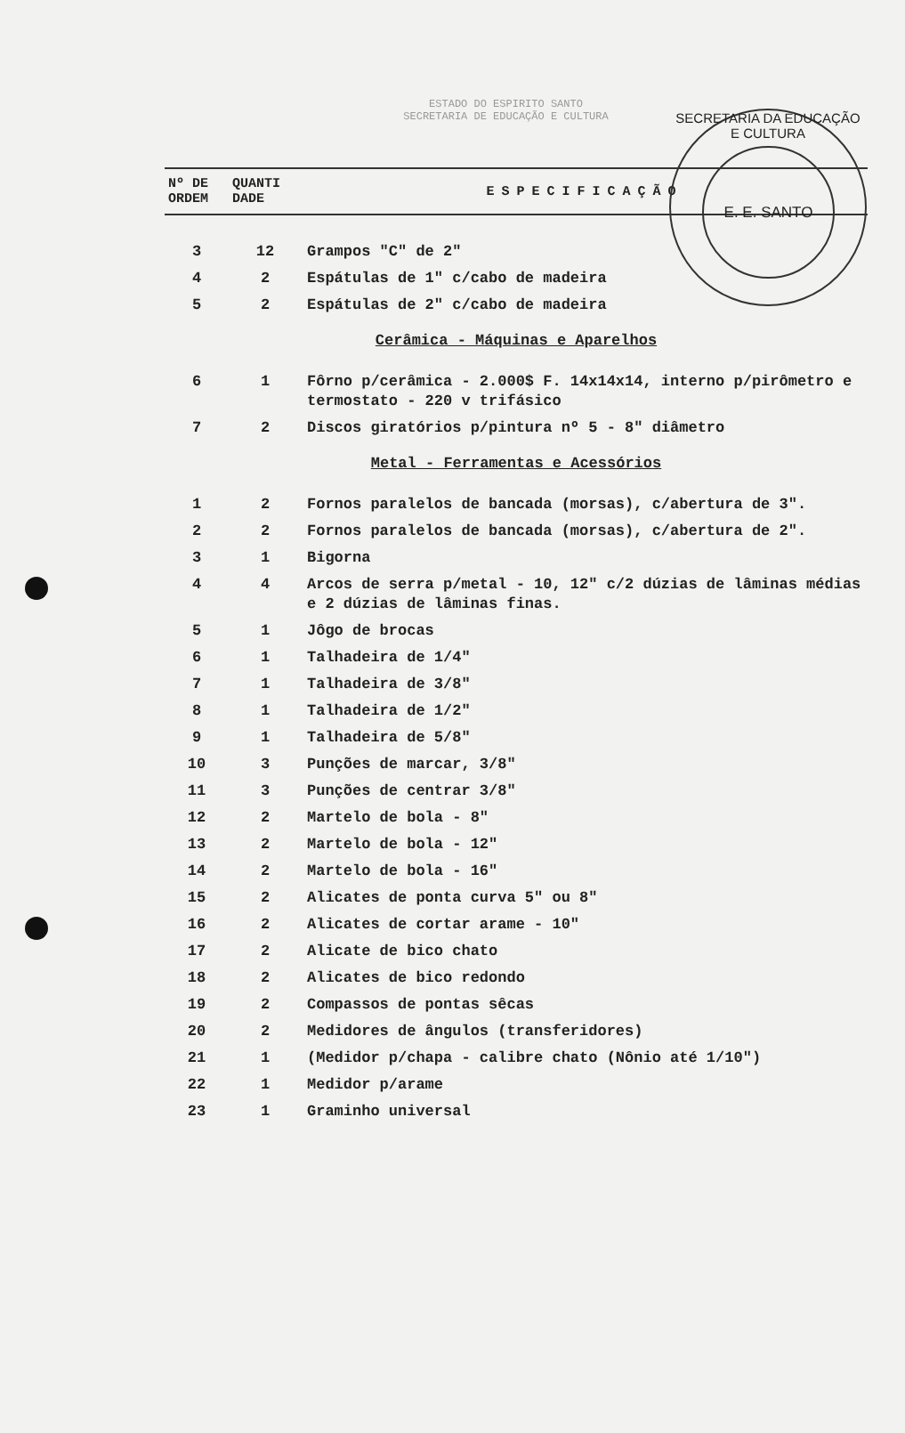SECRETARIA DA EDUCAÇÃO E CULTURA
E. E. SANTO
ESTADO DO ESPIRITO SANTO
SECRETARIA DE EDUCAÇÃO E CULTURA
| Nº DE ORDEM | QUANTI DADE | ESPECIFICAÇÃO |
| --- | --- | --- |
| 3 | 12 | Grampos "C" de 2" |
| 4 | 2 | Espátulas de 1" c/cabo de madeira |
| 5 | 2 | Espátulas de 2" c/cabo de madeira |
| Cerâmica - Máquinas e Aparelhos | | |
| 6 | 1 | Fôrno p/cerâmica - 2.000$ F. 14x14x14, interno p/pirômetro e termostato - 220 v trifásico |
| 7 | 2 | Discos giratórios p/pintura nº 5 - 8" diâmetro |
| Metal - Ferramentas e Acessórios | | |
| 1 | 2 | Fornos paralelos de bancada (morsas), c/abertura de 3". |
| 2 | 2 | Fornos paralelos de bancada (morsas), c/abertura de 2". |
| 3 | 1 | Bigorna |
| 4 | 4 | Arcos de serra p/metal - 10, 12" c/2 dúzias de lâminas médias e 2 dúzias de lâminas finas. |
| 5 | 1 | Jôgo de brocas |
| 6 | 1 | Talhadeira de 1/4" |
| 7 | 1 | Talhadeira de 3/8" |
| 8 | 1 | Talhadeira de 1/2" |
| 9 | 1 | Talhadeira de 5/8" |
| 10 | 3 | Punções de marcar, 3/8" |
| 11 | 3 | Punções de centrar 3/8" |
| 12 | 2 | Martelo de bola - 8" |
| 13 | 2 | Martelo de bola - 12" |
| 14 | 2 | Martelo de bola - 16" |
| 15 | 2 | Alicates de ponta curva 5" ou 8" |
| 16 | 2 | Alicates de cortar arame - 10" |
| 17 | 2 | Alicate de bico chato |
| 18 | 2 | Alicates de bico redondo |
| 19 | 2 | Compassos de pontas sêcas |
| 20 | 2 | Medidores de ângulos (transferidores) |
| 21 | 1 | (Medidor p/chapa - calibre chato (Nônio até 1/10") |
| 22 | 1 | Medidor p/arame |
| 23 | 1 | Graminho universal |